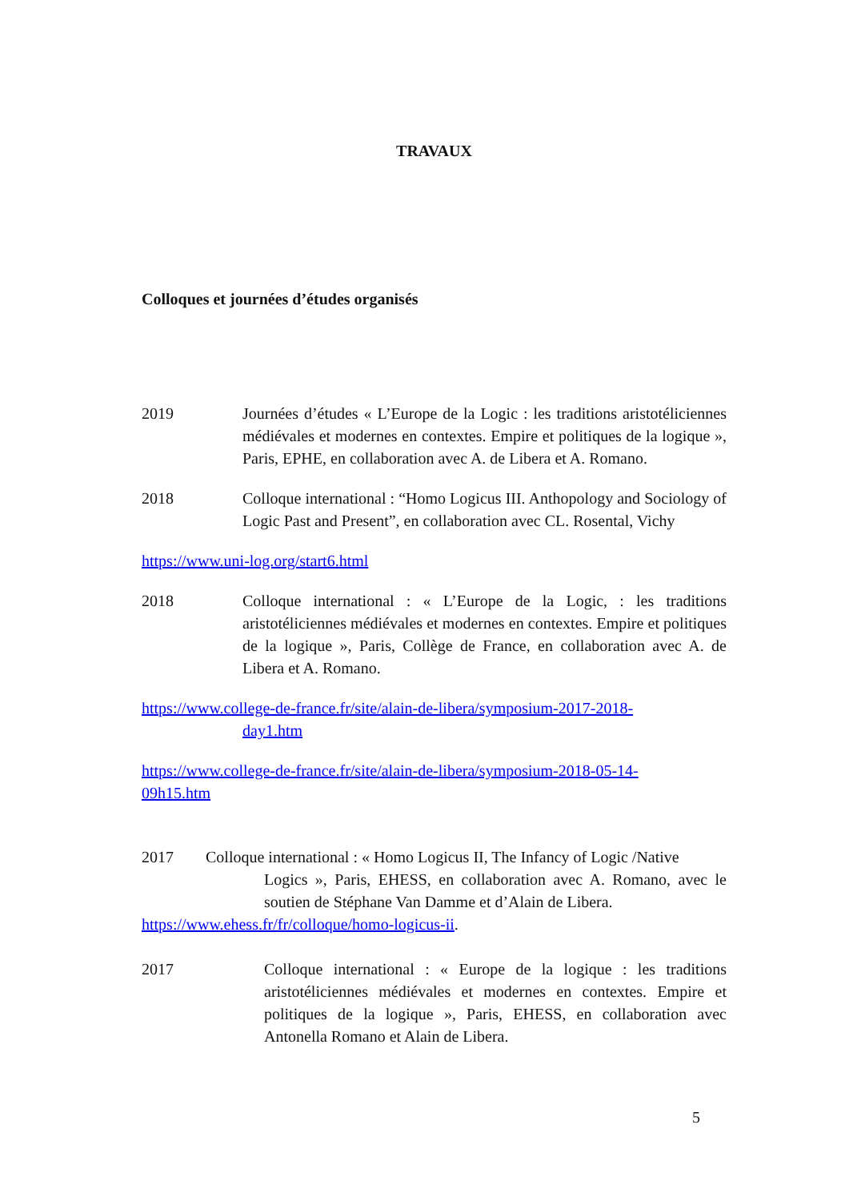TRAVAUX
Colloques et journées d’études organisés
2019 Journées d’études « L’Europe de la Logic : les traditions aristotéliciennes médiévales et modernes en contextes. Empire et politiques de la logique », Paris, EPHE, en collaboration avec A. de Libera et A. Romano.
2018 Colloque international : “Homo Logicus III. Anthopology and Sociology of Logic Past and Present”, en collaboration avec CL. Rosental, Vichy
https://www.uni-log.org/start6.html
2018 Colloque international : « L’Europe de la Logic, : les traditions aristotéliciennes médiévales et modernes en contextes. Empire et politiques de la logique », Paris, Collège de France, en collaboration avec A. de Libera et A. Romano.
https://www.college-de-france.fr/site/alain-de-libera/symposium-2017-2018-
day1.htm
https://www.college-de-france.fr/site/alain-de-libera/symposium-2018-05-14-
09h15.htm
2017 Colloque international : « Homo Logicus II, The Infancy of Logic /Native
Logics », Paris, EHESS, en collaboration avec A. Romano, avec le soutien de Stéphane Van Damme et d’Alain de Libera.
https://www.ehess.fr/fr/colloque/homo-logicus-ii.
2017 Colloque international : « Europe de la logique : les traditions aristotéliciennes médiévales et modernes en contextes. Empire et politiques de la logique », Paris, EHESS, en collaboration avec Antonella Romano et Alain de Libera.
5